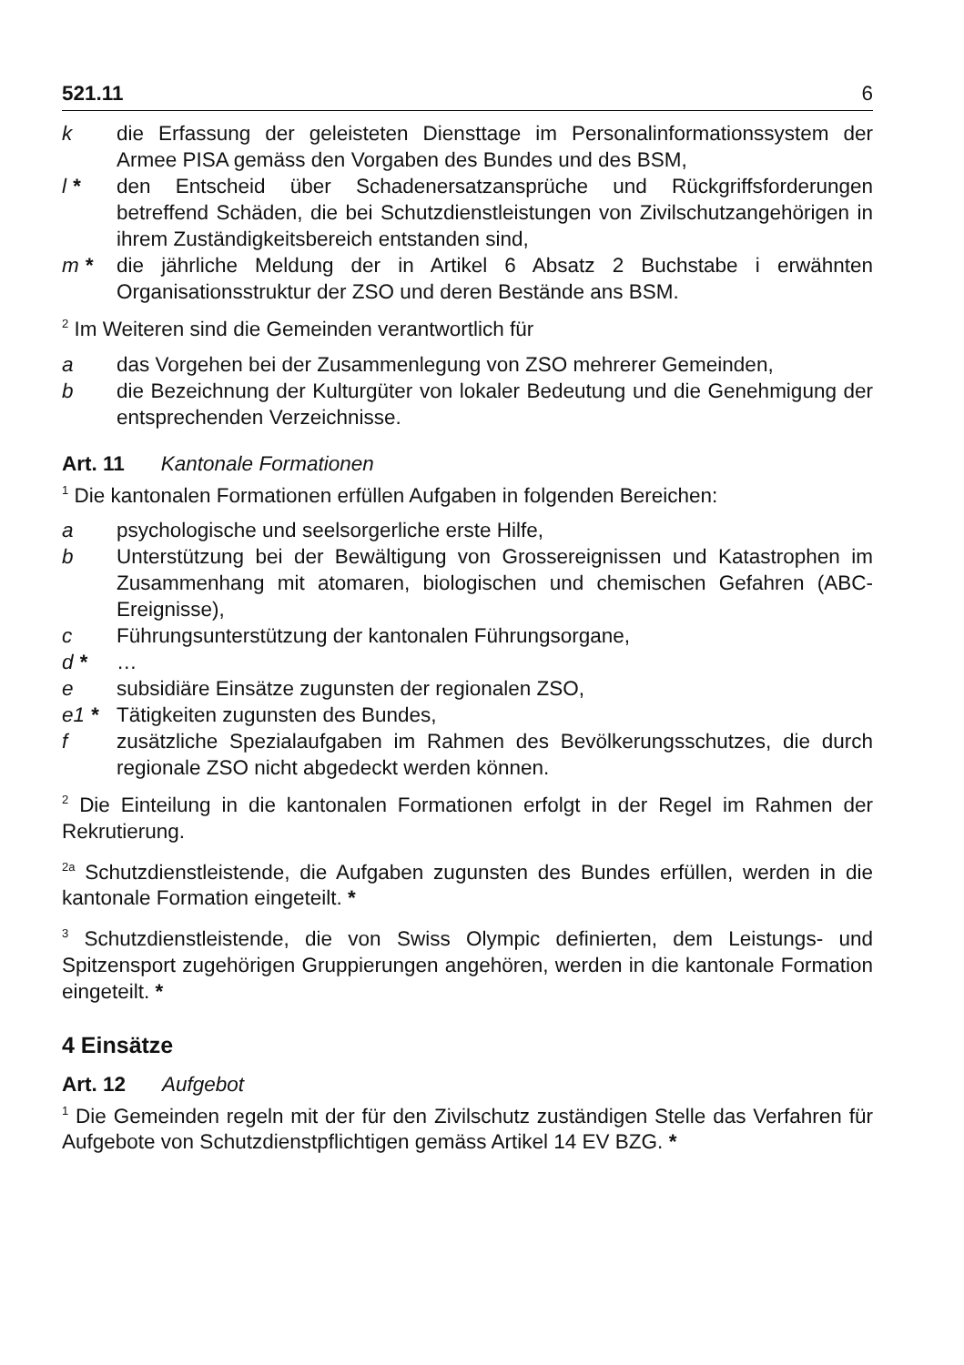521.11 6
k die Erfassung der geleisteten Diensttage im Personalinformationssystem der Armee PISA gemäss den Vorgaben des Bundes und des BSM,
l * den Entscheid über Schadenersatzansprüche und Rückgriffsforderungen betreffend Schäden, die bei Schutzdienstleistungen von Zivilschutzangehörigen in ihrem Zuständigkeitsbereich entstanden sind,
m * die jährliche Meldung der in Artikel 6 Absatz 2 Buchstabe i erwähnten Organisationsstruktur der ZSO und deren Bestände ans BSM.
<sup>2</sup> Im Weiteren sind die Gemeinden verantwortlich für
a das Vorgehen bei der Zusammenlegung von ZSO mehrerer Gemeinden,
b die Bezeichnung der Kulturgüter von lokaler Bedeutung und die Genehmigung der entsprechenden Verzeichnisse.
Art. 11 Kantonale Formationen
<sup>1</sup> Die kantonalen Formationen erfüllen Aufgaben in folgenden Bereichen:
a psychologische und seelsorgerliche erste Hilfe,
b Unterstützung bei der Bewältigung von Grossereignissen und Katastrophen im Zusammenhang mit atomaren, biologischen und chemischen Gefahren (ABC-Ereignisse),
c Führungsunterstützung der kantonalen Führungsorgane,
d * …
e subsidiäre Einsätze zugunsten der regionalen ZSO,
e1 * Tätigkeiten zugunsten des Bundes,
f zusätzliche Spezialaufgaben im Rahmen des Bevölkerungsschutzes, die durch regionale ZSO nicht abgedeckt werden können.
<sup>2</sup> Die Einteilung in die kantonalen Formationen erfolgt in der Regel im Rahmen der Rekrutierung.
<sup>2a</sup> Schutzdienstleistende, die Aufgaben zugunsten des Bundes erfüllen, werden in die kantonale Formation eingeteilt. *
<sup>3</sup> Schutzdienstleistende, die von Swiss Olympic definierten, dem Leistungs- und Spitzensport zugehörigen Gruppierungen angehören, werden in die kantonale Formation eingeteilt. *
4 Einsätze
Art. 12 Aufgebot
<sup>1</sup> Die Gemeinden regeln mit der für den Zivilschutz zuständigen Stelle das Verfahren für Aufgebote von Schutzdienstpflichtigen gemäss Artikel 14 EV BZG. *